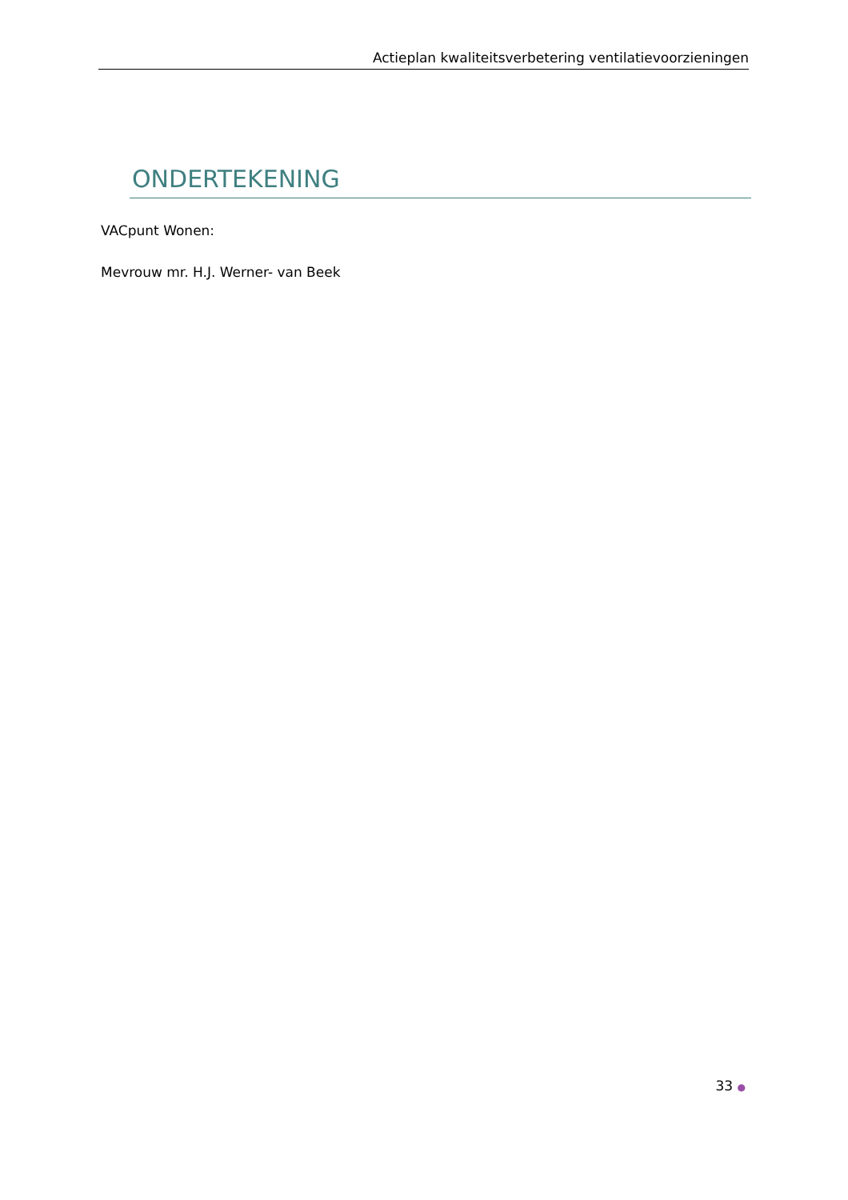Actieplan kwaliteitsverbetering ventilatievoorzieningen
ONDERTEKENING
VACpunt Wonen:
Mevrouw mr. H.J. Werner- van Beek
33 ●